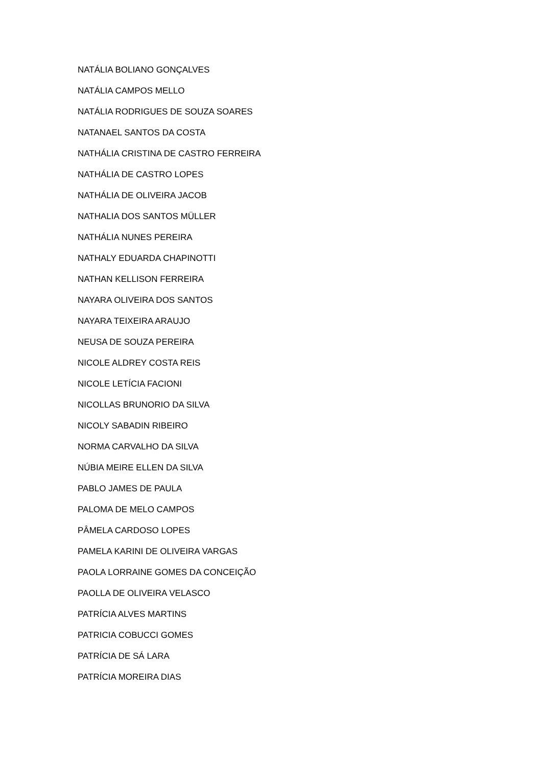NATÁLIA BOLIANO GONÇALVES
NATÁLIA CAMPOS MELLO
NATÁLIA RODRIGUES DE SOUZA SOARES
NATANAEL SANTOS DA COSTA
NATHÁLIA CRISTINA DE CASTRO FERREIRA
NATHÁLIA DE CASTRO LOPES
NATHÁLIA DE OLIVEIRA JACOB
NATHALIA DOS SANTOS MÜLLER
NATHÁLIA NUNES PEREIRA
NATHALY EDUARDA CHAPINOTTI
NATHAN KELLISON FERREIRA
NAYARA OLIVEIRA DOS SANTOS
NAYARA TEIXEIRA ARAUJO
NEUSA DE SOUZA PEREIRA
NICOLE ALDREY COSTA REIS
NICOLE LETÍCIA FACIONI
NICOLLAS BRUNORIO DA SILVA
NICOLY SABADIN RIBEIRO
NORMA CARVALHO DA SILVA
NÚBIA MEIRE ELLEN DA SILVA
PABLO JAMES DE PAULA
PALOMA DE MELO CAMPOS
PÂMELA CARDOSO LOPES
PAMELA KARINI DE OLIVEIRA VARGAS
PAOLA LORRAINE GOMES DA CONCEIÇÃO
PAOLLA DE OLIVEIRA VELASCO
PATRÍCIA ALVES MARTINS
PATRICIA COBUCCI GOMES
PATRÍCIA DE SÁ LARA
PATRÍCIA MOREIRA DIAS